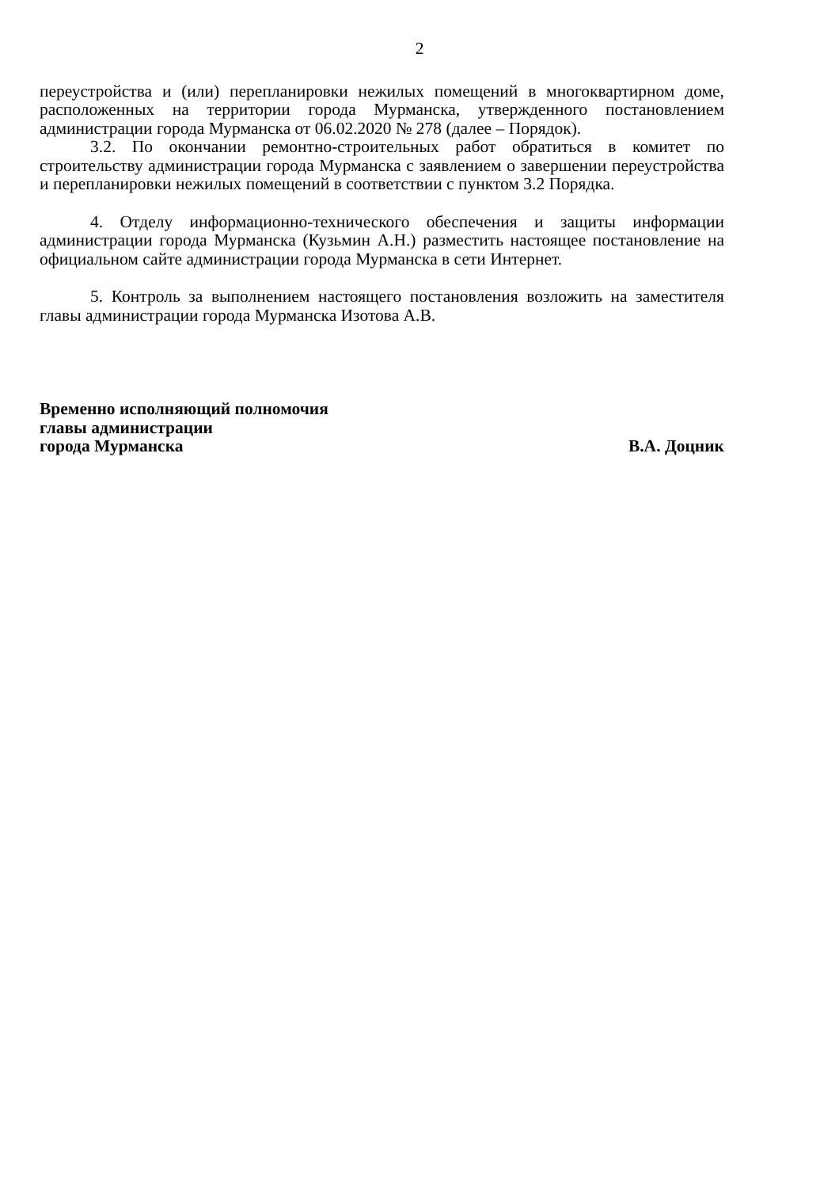2
переустройства и (или) перепланировки нежилых помещений в многоквартирном доме, расположенных на территории города Мурманска, утвержденного постановлением администрации города Мурманска от 06.02.2020 № 278 (далее – Порядок).
3.2. По окончании ремонтно-строительных работ обратиться в комитет по строительству администрации города Мурманска с заявлением о завершении переустройства и перепланировки нежилых помещений в соответствии с пунктом 3.2 Порядка.
4. Отделу информационно-технического обеспечения и защиты информации администрации города Мурманска (Кузьмин А.Н.) разместить настоящее постановление на официальном сайте администрации города Мурманска в сети Интернет.
5. Контроль за выполнением настоящего постановления возложить на заместителя главы администрации города Мурманска Изотова А.В.
Временно исполняющий полномочия
главы администрации
города Мурманска В.А. Доцник